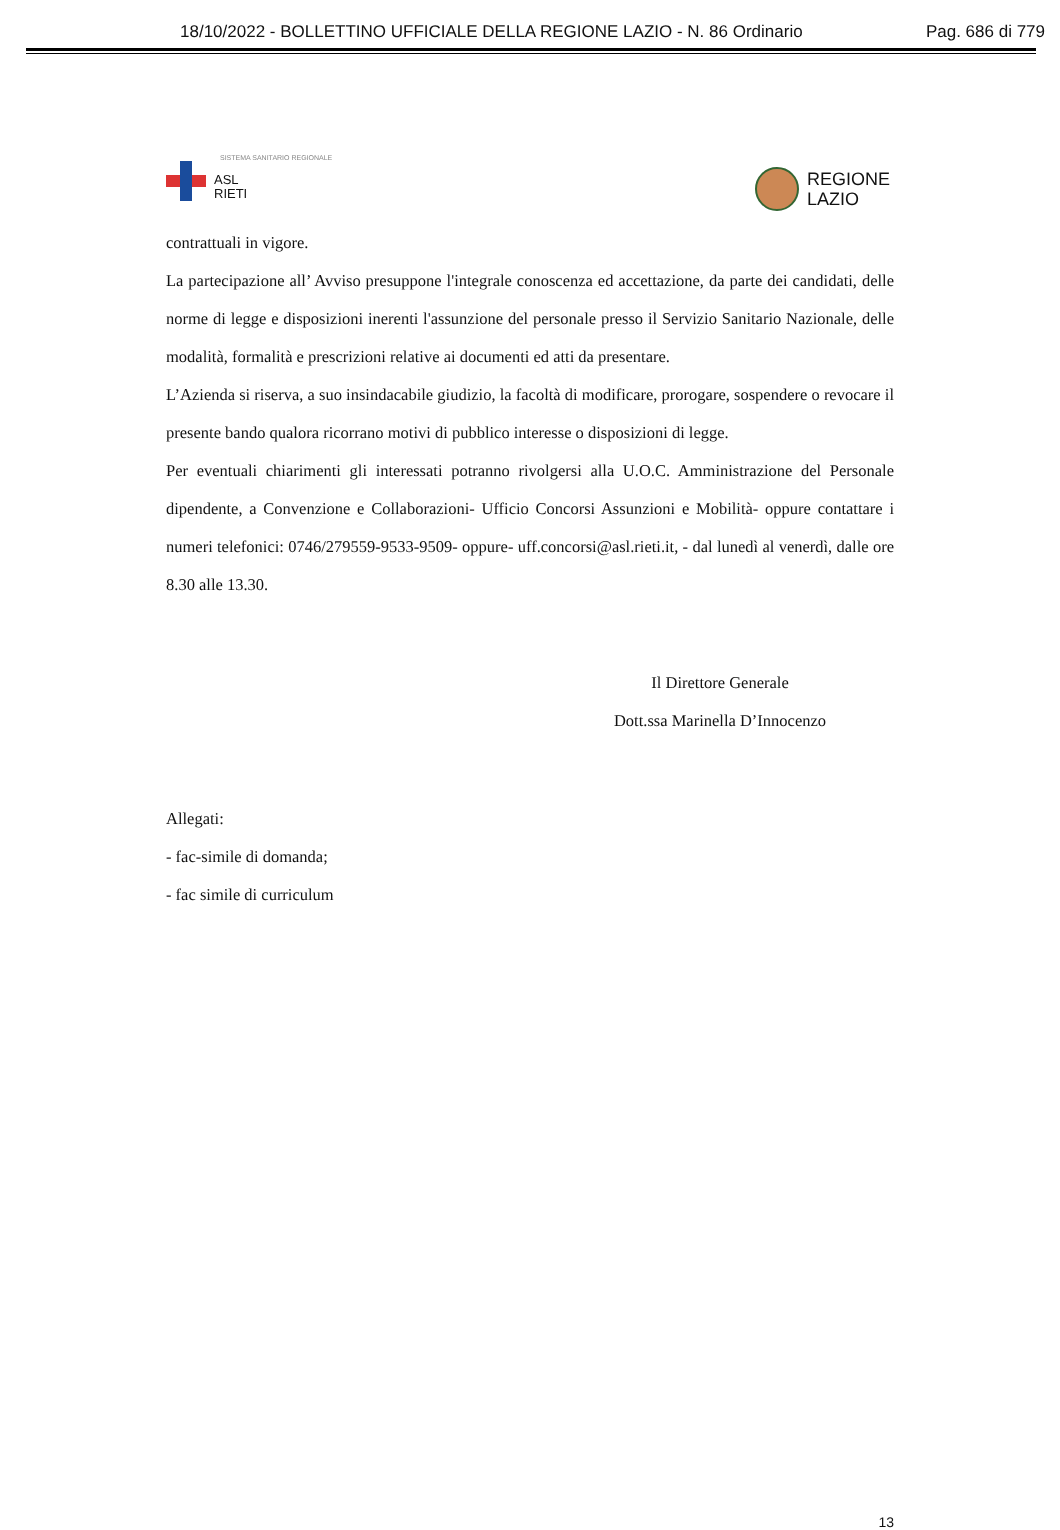18/10/2022 - BOLLETTINO UFFICIALE DELLA REGIONE LAZIO - N. 86 Ordinario Pag. 686 di 779
SISTEMA SANITARIO REGIONALE
ASL
RIETI
REGIONE
LAZIO
contrattuali in vigore.
La partecipazione all’ Avviso presuppone l'integrale conoscenza ed accettazione, da parte dei candidati, delle norme di legge e disposizioni inerenti l'assunzione del personale presso il Servizio Sanitario Nazionale, delle modalità, formalità e prescrizioni relative ai documenti ed atti da presentare.
L’Azienda si riserva, a suo insindacabile giudizio, la facoltà di modificare, prorogare, sospendere o revocare il presente bando qualora ricorrano motivi di pubblico interesse o disposizioni di legge.
Per eventuali chiarimenti gli interessati potranno rivolgersi alla U.O.C. Amministrazione del Personale dipendente, a Convenzione e Collaborazioni- Ufficio Concorsi Assunzioni e Mobilità- oppure contattare i numeri telefonici: 0746/279559-9533-9509- oppure- uff.concorsi@asl.rieti.it, - dal lunedì al venerdì, dalle ore 8.30 alle 13.30.
Il Direttore Generale
Dott.ssa Marinella D’Innocenzo
Allegati:
- fac-simile di domanda;
- fac simile di curriculum
13